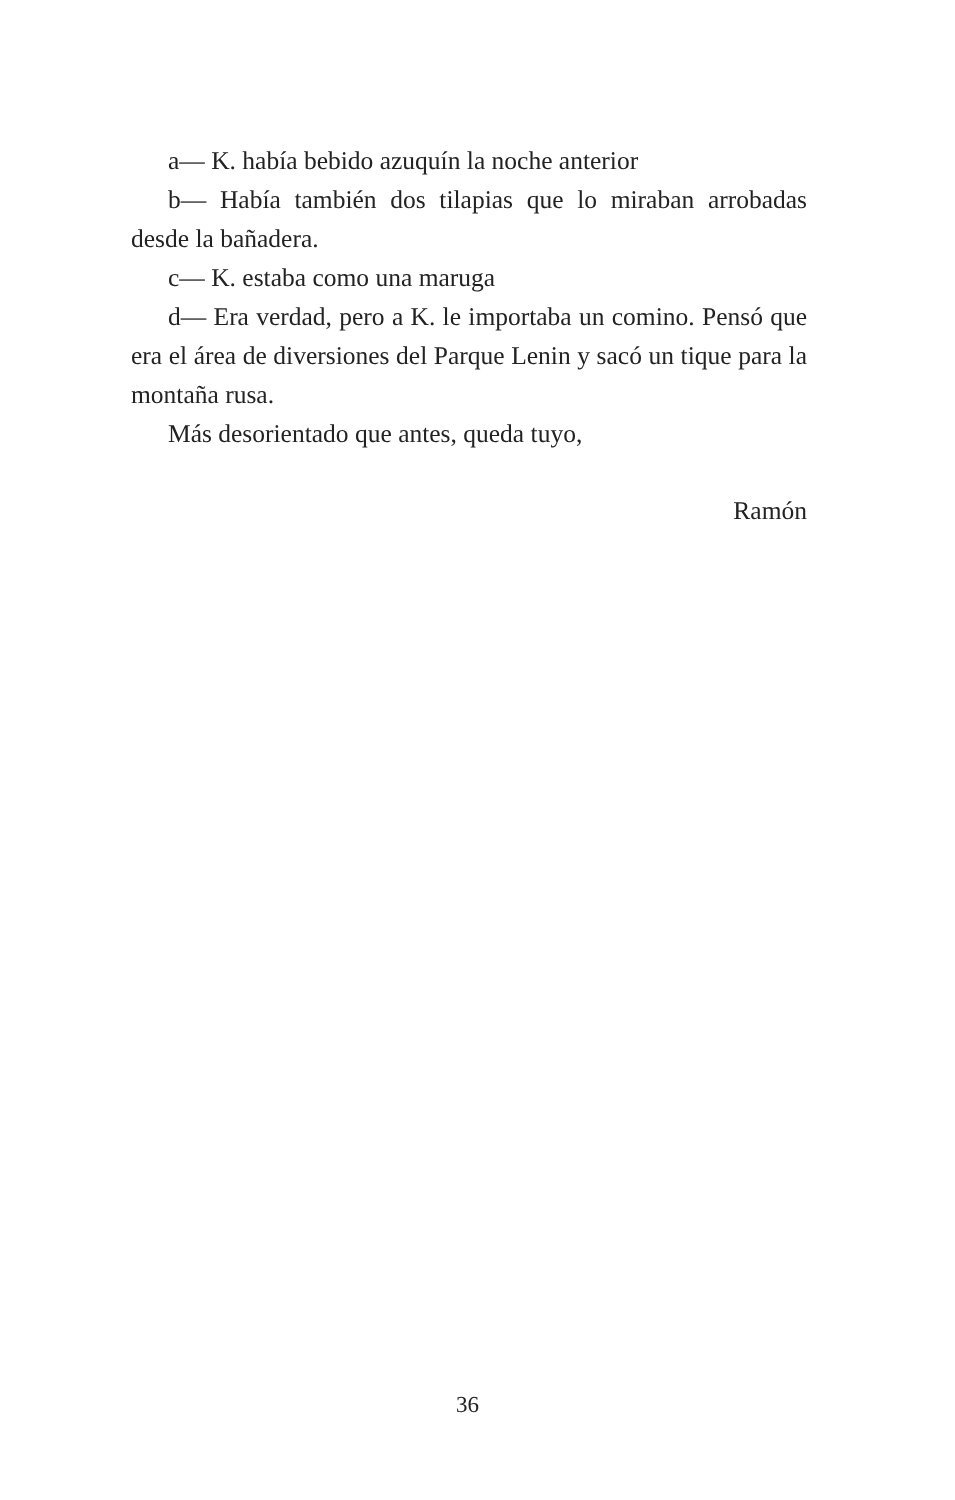a— K. había bebido azuquín la noche anterior
b— Había también dos tilapias que lo miraban arroba­das desde la bañadera.
c— K. estaba como una maruga
d— Era verdad, pero a K. le importaba un comino. Pensó que era el área de diversiones del Parque Lenin y sacó un tique para la montaña rusa.
Más desorientado que antes, queda tuyo,
Ramón
36